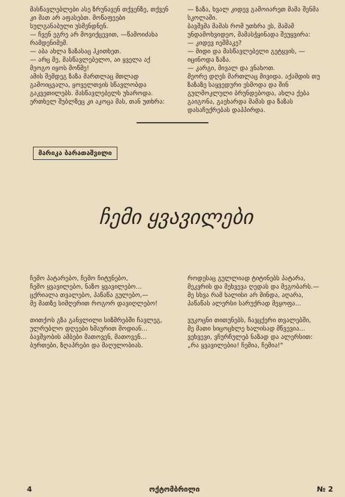მასწავლებლები ასე ზრუნავენ თქვენზე, თქვენ კი მათ არ აფასებთ. მოწაფეები სულგანაბული უსმენდნენ.
— ჩვენ ეგრე არ მოვიქცევით, —წამოიძახა რამდენიმემ.
— აბა ახლა ზაზასაც ჰკითხეთ.
— არც მე, მასწავლებელო, აი ყველა აქ მეოგო იყოს მოწმე!
ამის შემდეგ ზაზა მართლაც მთლად გამოიცვალა, ყოველთვის სწავლობდა გაკვეთილებს. მასწავლებელს უხაროდა. ერთხელ შუბლზეც კი აკოცა მას, თან უთხრა:
— ზაზა, ხვალ კიდევ გამოიარეთ მამა შენმა სკოლაში.
ბავშვმა მამას რომ უთხრა ეს, მამამ უნდამოხვიდეო, მამასჭყინადა შეუყვირა:
— კიდევ იეშმაკე?
— მიდი და მასწავლებელი გეტყვის, —იცინოდა ზაზა.
— კარგი, მივალ და ვნახოთ.
მეორე დღეს მართლაც მივიდა. აქამდის თუ ზაზაზე საყვედური ესმოდა და შინ გულმოკლული ბრუნდებოდა, ახლა ქება გაიგონა, გაეხარდა მამას და ზაზას დასაჩუქრებას დაპპირდა.
მარიკა ბარათაშვილი
ჩემი ყვავილები
ჩემო პატარებო, ჩემო ჩიტუნებო,
ჩემო ყვავილებო, ნაზო ყვავილებო...
ცქრიალა თვალებო, პაწაწა გულებო,—
მე მათზე სიმღერით როგორ დავიღლებო!
თითქოს გზა განვლილი სიზმრებში ჩავლეგ,
ულრუბლო დღეები ხმაურით მოდიან...
ბავშვობის ამბები მათოვენ, მათოვენ...
ბურთები, ზღაპრები და მაღულობიას.
როდესაც გულლიად ტიტინებს პატარა,
მეკვრის და მეხვევა ღედას და მეგობარს.—
მე სხვა რამ ხალისი არ მინდა, აღარა,
პაწაწას ალერსი სარუქრად მეყოფა...
ვუკოცნი თითუნებს, ჩავცქერი თვალებში,
მე მათი სიცოცხლე ხალისად მწვევია...
ვეხვევი, ვჩურჩულებ ნაზად და ალერსით:
„რა ყვავილებია! ჩემია, ჩემია!"
4 ოქტომბრილი № 2